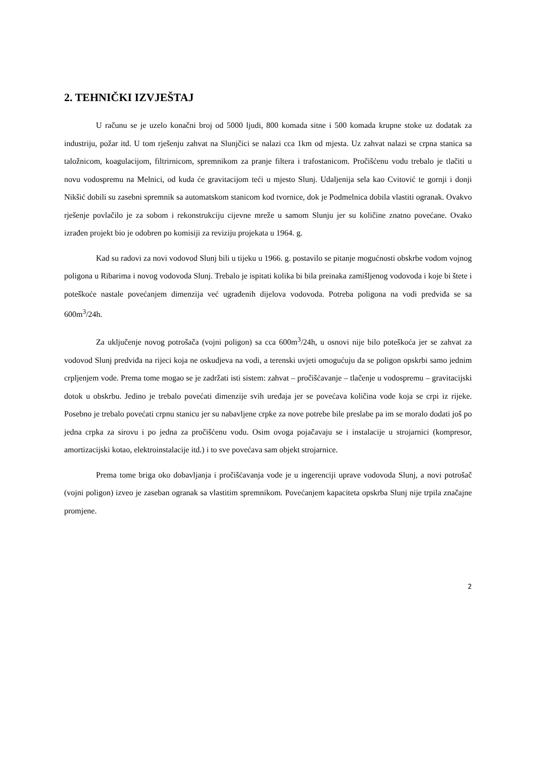2. TEHNIČKI IZVJEŠTAJ
U računu se je uzelo konačni broj od 5000 ljudi, 800 komada sitne i 500 komada krupne stoke uz dodatak za industriju, požar itd. U tom rješenju zahvat na Slunjčici se nalazi cca 1km od mjesta. Uz zahvat nalazi se crpna stanica sa taložnicom, koagulacijom, filtrirnicom, spremnikom za pranje filtera i trafostanicom. Pročišćenu vodu trebalo je tlačiti u novu vodospremu na Melnici, od kuda će gravitacijom teći u mjesto Slunj. Udaljenija sela kao Cvitović te gornji i donji Nikšić dobili su zasebni spremnik sa automatskom stanicom kod tvornice, dok je Podmelnica dobila vlastiti ogranak. Ovakvo rješenje povlačilo je za sobom i rekonstrukciju cijevne mreže u samom Slunju jer su količine znatno povećane. Ovako izrađen projekt bio je odobren po komisiji za reviziju projekata u 1964. g.
Kad su radovi za novi vodovod Slunj bili u tijeku u 1966. g. postavilo se pitanje mogućnosti obskrbe vodom vojnog poligona u Ribarima i novog vodovoda Slunj. Trebalo je ispitati kolika bi bila preinaka zamišljenog vodovoda i koje bi štete i poteškoće nastale povećanjem dimenzija već ugrađenih dijelova vodovoda. Potreba poligona na vodi predviđa se sa 600m<sup>3</sup>/24h.
Za uključenje novog potrošača (vojni poligon) sa cca 600m<sup>3</sup>/24h, u osnovi nije bilo poteškoća jer se zahvat za vodovod Slunj predviđa na rijeci koja ne oskudjeva na vodi, a terenski uvjeti omogućuju da se poligon opskrbi samo jednim crpljenjem vode. Prema tome mogao se je zadržati isti sistem: zahvat – pročišćavanje – tlačenje u vodospremu – gravitacijski dotok u obskrbu. Jedino je trebalo povećati dimenzije svih uređaja jer se povećava količina vode koja se crpi iz rijeke. Posebno je trebalo povećati crpnu stanicu jer su nabavljene crpke za nove potrebe bile preslabe pa im se moralo dodati još po jedna crpka za sirovu i po jedna za pročišćenu vodu. Osim ovoga pojačavaju se i instalacije u strojarnici (kompresor, amortizacijski kotao, elektroinstalacije itd.) i to sve povećava sam objekt strojarnice.
Prema tome briga oko dobavljanja i pročišćavanja vode je u ingerenciji uprave vodovoda Slunj, a novi potrošač (vojni poligon) izveo je zaseban ogranak sa vlastitim spremnikom. Povećanjem kapaciteta opskrba Slunj nije trpila značajne promjene.
2